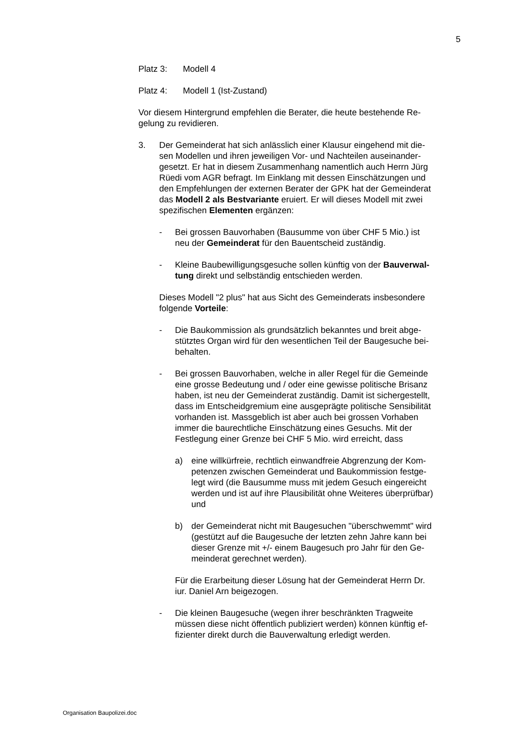5
Platz 3: Modell 4
Platz 4: Modell 1 (Ist-Zustand)
Vor diesem Hintergrund empfehlen die Berater, die heute bestehende Re-
gelung zu revidieren.
3. Der Gemeinderat hat sich anlässlich einer Klausur eingehend mit die-
sen Modellen und ihren jeweiligen Vor- und Nachteilen auseinander-
gesetzt. Er hat in diesem Zusammenhang namentlich auch Herrn Jürg
Rüedi vom AGR befragt. Im Einklang mit dessen Einschätzungen und
den Empfehlungen der externen Berater der GPK hat der Gemeinderat
das Modell 2 als Bestvariante eruiert. Er will dieses Modell mit zwei
spezifischen Elementen ergänzen:
- Bei grossen Bauvorhaben (Bausumme von über CHF 5 Mio.) ist
neu der Gemeinderat für den Bauentscheid zuständig.
- Kleine Baubewilligungsgesuche sollen künftig von der Bauverwal-
tung direkt und selbständig entschieden werden.
Dieses Modell "2 plus" hat aus Sicht des Gemeinderats insbesondere
folgende Vorteile:
- Die Baukommission als grundsätzlich bekanntes und breit abge-
stütztes Organ wird für den wesentlichen Teil der Baugesuche bei-
behalten.
- Bei grossen Bauvorhaben, welche in aller Regel für die Gemeinde
eine grosse Bedeutung und / oder eine gewisse politische Brisanz
haben, ist neu der Gemeinderat zuständig. Damit ist sichergestellt,
dass im Entscheidgremium eine ausgeprägte politische Sensibilität
vorhanden ist. Massgeblich ist aber auch bei grossen Vorhaben
immer die baurechtliche Einschätzung eines Gesuchs. Mit der
Festlegung einer Grenze bei CHF 5 Mio. wird erreicht, dass
a) eine willkürfreie, rechtlich einwandfreie Abgrenzung der Kom-
petenzen zwischen Gemeinderat und Baukommission festge-
legt wird (die Bausumme muss mit jedem Gesuch eingereicht
werden und ist auf ihre Plausibilität ohne Weiteres überprüfbar)
und
b) der Gemeinderat nicht mit Baugesuchen "überschwemmt" wird
(gestützt auf die Baugesuche der letzten zehn Jahre kann bei
dieser Grenze mit +/- einem Baugesuch pro Jahr für den Ge-
meinderat gerechnet werden).
Für die Erarbeitung dieser Lösung hat der Gemeinderat Herrn Dr.
iur. Daniel Arn beigezogen.
- Die kleinen Baugesuche (wegen ihrer beschränkten Tragweite
müssen diese nicht öffentlich publiziert werden) können künftig ef-
fizienter direkt durch die Bauverwaltung erledigt werden.
Organisation Baupolizei.doc